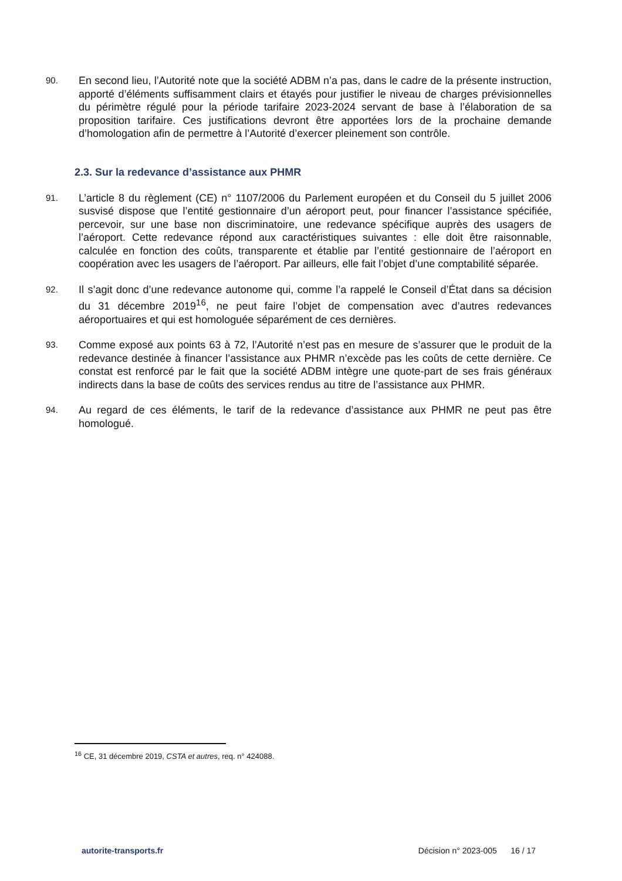90.
En second lieu, l’Autorité note que la société ADBM n’a pas, dans le cadre de la présente instruction, apporté d’éléments suffisamment clairs et étayés pour justifier le niveau de charges prévisionnelles du périmètre régulé pour la période tarifaire 2023-2024 servant de base à l’élaboration de sa proposition tarifaire. Ces justifications devront être apportées lors de la prochaine demande d’homologation afin de permettre à l’Autorité d’exercer pleinement son contrôle.
2.3. Sur la redevance d’assistance aux PHMR
91.
L’article 8 du règlement (CE) n° 1107/2006 du Parlement européen et du Conseil du 5 juillet 2006 susvisé dispose que l’entité gestionnaire d’un aéroport peut, pour financer l’assistance spécifiée, percevoir, sur une base non discriminatoire, une redevance spécifique auprès des usagers de l’aéroport. Cette redevance répond aux caractéristiques suivantes : elle doit être raisonnable, calculée en fonction des coûts, transparente et établie par l’entité gestionnaire de l’aéroport en coopération avec les usagers de l’aéroport. Par ailleurs, elle fait l’objet d’une comptabilité séparée.
92.
Il s’agit donc d’une redevance autonome qui, comme l’a rappelé le Conseil d’État dans sa décision du 31 décembre 2019<sup>16</sup>, ne peut faire l’objet de compensation avec d’autres redevances aéroportuaires et qui est homologuée séparément de ces dernières.
93.
Comme exposé aux points 63 à 72, l’Autorité n’est pas en mesure de s’assurer que le produit de la redevance destinée à financer l’assistance aux PHMR n’excède pas les coûts de cette dernière. Ce constat est renforcé par le fait que la société ADBM intègre une quote-part de ses frais généraux indirects dans la base de coûts des services rendus au titre de l’assistance aux PHMR.
94.
Au regard de ces éléments, le tarif de la redevance d’assistance aux PHMR ne peut pas être homologué.
<sup>16</sup> CE, 31 décembre 2019, CSTA et autres, req. n° 424088.
autorite-transports.fr Décision n° 2023-005 16 / 17